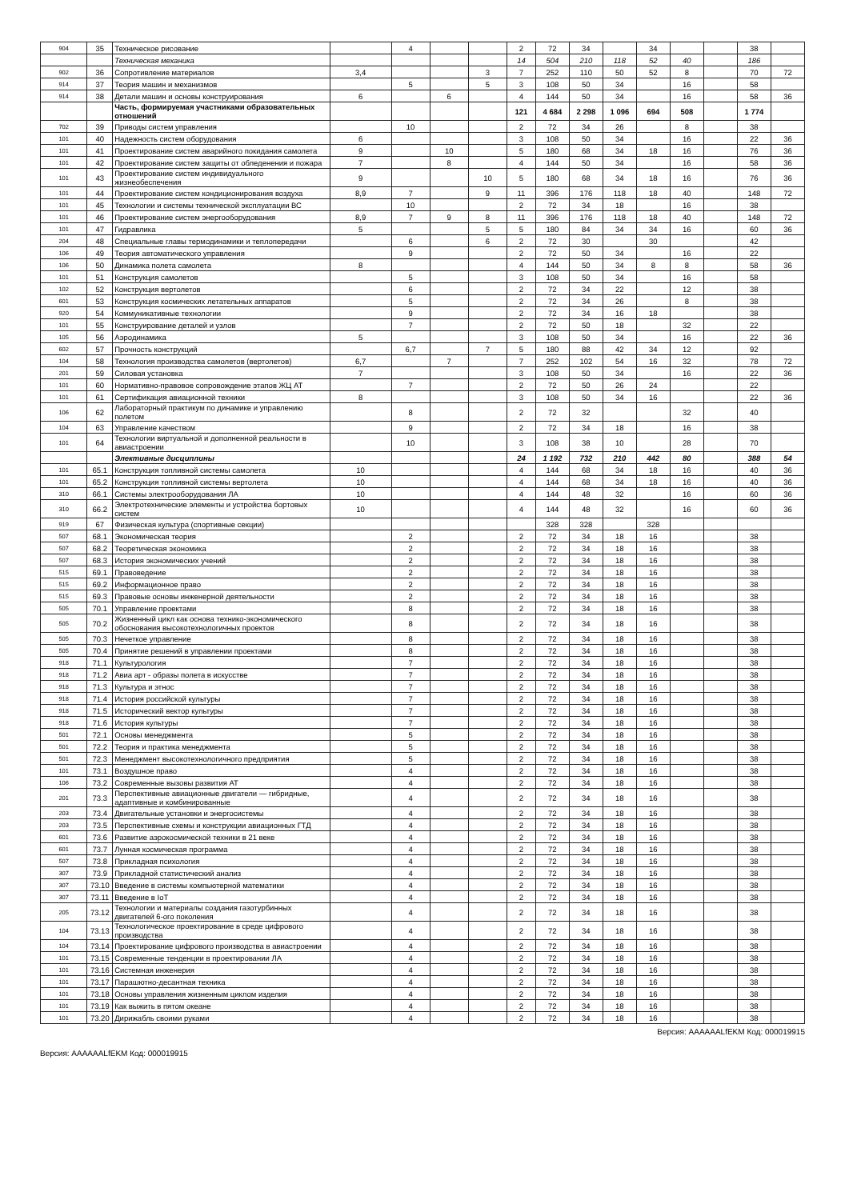| 904 | 35 | Техническое рисование | | 4 | | | 2 | 72 | 34 | | 34 | | | 38 | |
| | | Техническая механика | | | | | 14 | 504 | 210 | 118 | 52 | 40 | | 186 | |
| 902 | 36 | Сопротивление материалов | 3,4 | | | 3 | 7 | 252 | 110 | 50 | 52 | 8 | | 70 | 72 |
| 914 | 37 | Теория машин и механизмов | | 5 | | 5 | 3 | 108 | 50 | 34 | | 16 | | 58 | |
| 914 | 38 | Детали машин и основы конструирования | 6 | | 6 | | 4 | 144 | 50 | 34 | | 16 | | 58 | 36 |
| | | Часть, формируемая участниками образовательных отношений | | | | | 121 | 4 684 | 2 298 | 1 096 | 694 | 508 | | 1 774 | |
| 702 | 39 | Приводы систем управления | | 10 | | | 2 | 72 | 34 | 26 | | 8 | | 38 | |
| 101 | 40 | Надежность систем оборудования | 6 | | | | 3 | 108 | 50 | 34 | | 16 | | 22 | 36 |
| 101 | 41 | Проектирование систем аварийного покидания самолета | 9 | | 10 | | 5 | 180 | 68 | 34 | 18 | 16 | | 76 | 36 |
| 101 | 42 | Проектирование систем защиты от обледенения и пожара | 7 | | 8 | | 4 | 144 | 50 | 34 | | 16 | | 58 | 36 |
| 101 | 43 | Проектирование систем индивидуального жизнеобеспечения | 9 | | | 10 | 5 | 180 | 68 | 34 | 18 | 16 | | 76 | 36 |
| 101 | 44 | Проектирование систем кондиционирования воздуха | 8,9 | 7 | | 9 | 11 | 396 | 176 | 118 | 18 | 40 | | 148 | 72 |
| 101 | 45 | Технологии и системы технической эксплуатации ВС | | 10 | | | 2 | 72 | 34 | 18 | | 16 | | 38 | |
| 101 | 46 | Проектирование систем энергооборудования | 8,9 | 7 | 9 | 8 | 11 | 396 | 176 | 118 | 18 | 40 | | 148 | 72 |
| 101 | 47 | Гидравлика | 5 | | | 5 | 5 | 180 | 84 | 34 | 34 | 16 | | 60 | 36 |
| 204 | 48 | Специальные главы термодинамики и теплопередачи | | 6 | | 6 | 2 | 72 | 30 | | 30 | | | 42 | |
| 106 | 49 | Теория автоматического управления | | 9 | | | 2 | 72 | 50 | 34 | | 16 | | 22 | |
| 106 | 50 | Динамика полета самолета | 8 | | | | 4 | 144 | 50 | 34 | 8 | 8 | | 58 | 36 |
| 101 | 51 | Конструкция самолетов | | 5 | | | 3 | 108 | 50 | 34 | | 16 | | 58 | |
| 102 | 52 | Конструкция вертолетов | | 6 | | | 2 | 72 | 34 | 22 | | 12 | | 38 | |
| 601 | 53 | Конструкция космических летательных аппаратов | | 5 | | | 2 | 72 | 34 | 26 | | 8 | | 38 | |
| 920 | 54 | Коммуникативные технологии | | 9 | | | 2 | 72 | 34 | 16 | 18 | | | 38 | |
| 101 | 55 | Конструирование деталей и узлов | | 7 | | | 2 | 72 | 50 | 18 | | 32 | | 22 | |
| 105 | 56 | Аэродинамика | 5 | | | | 3 | 108 | 50 | 34 | | 16 | | 22 | 36 |
| 602 | 57 | Прочность конструкций | | 6,7 | | 7 | 5 | 180 | 88 | 42 | 34 | 12 | | 92 | |
| 104 | 58 | Технология производства самолетов (вертолетов) | 6,7 | | 7 | | 7 | 252 | 102 | 54 | 16 | 32 | | 78 | 72 |
| 201 | 59 | Силовая установка | 7 | | | | 3 | 108 | 50 | 34 | | 16 | | 22 | 36 |
| 101 | 60 | Нормативно-правовое сопровождение этапов ЖЦ АТ | | 7 | | | 2 | 72 | 50 | 26 | 24 | | | 22 | |
| 101 | 61 | Сертификация авиационной техники | 8 | | | | 3 | 108 | 50 | 34 | 16 | | | 22 | 36 |
| 106 | 62 | Лабораторный практикум по динамике и управлению полетом | | 8 | | | 2 | 72 | 32 | | | 32 | | 40 | |
| 104 | 63 | Управление качеством | | 9 | | | 2 | 72 | 34 | 18 | | 16 | | 38 | |
| 101 | 64 | Технологии виртуальной и дополненной реальности в авиастроении | | 10 | | | 3 | 108 | 38 | 10 | | 28 | | 70 | |
| | | Элективные дисциплины | | | | | 24 | 1 192 | 732 | 210 | 442 | 80 | | 388 | 54 |
| 101 | 65.1 | Конструкция топливной системы самолета | 10 | | | | 4 | 144 | 68 | 34 | 18 | 16 | | 40 | 36 |
| 101 | 65.2 | Конструкция топливной системы вертолета | 10 | | | | 4 | 144 | 68 | 34 | 18 | 16 | | 40 | 36 |
| 310 | 66.1 | Системы электрооборудования ЛА | 10 | | | | 4 | 144 | 48 | 32 | | 16 | | 60 | 36 |
| 310 | 66.2 | Электротехнические элементы и устройства бортовых систем | 10 | | | | 4 | 144 | 48 | 32 | | 16 | | 60 | 36 |
| 919 | 67 | Физическая культура (спортивные секции) | | | | | | 328 | 328 | | 328 | | | | |
| 507 | 68.1 | Экономическая теория | | 2 | | | 2 | 72 | 34 | 18 | 16 | | | 38 | |
| 507 | 68.2 | Теоретическая экономика | | 2 | | | 2 | 72 | 34 | 18 | 16 | | | 38 | |
| 507 | 68.3 | История экономических учений | | 2 | | | 2 | 72 | 34 | 18 | 16 | | | 38 | |
| 515 | 69.1 | Правоведение | | 2 | | | 2 | 72 | 34 | 18 | 16 | | | 38 | |
| 515 | 69.2 | Информационное право | | 2 | | | 2 | 72 | 34 | 18 | 16 | | | 38 | |
| 515 | 69.3 | Правовые основы инженерной деятельности | | 2 | | | 2 | 72 | 34 | 18 | 16 | | | 38 | |
| 505 | 70.1 | Управление проектами | | 8 | | | 2 | 72 | 34 | 18 | 16 | | | 38 | |
| 505 | 70.2 | Жизненный цикл как основа технико-экономического обоснования высокотехнологичных проектов | | 8 | | | 2 | 72 | 34 | 18 | 16 | | | 38 | |
| 505 | 70.3 | Нечеткое управление | | 8 | | | 2 | 72 | 34 | 18 | 16 | | | 38 | |
| 505 | 70.4 | Принятие решений в управлении проектами | | 8 | | | 2 | 72 | 34 | 18 | 16 | | | 38 | |
| 918 | 71.1 | Культурология | | 7 | | | 2 | 72 | 34 | 18 | 16 | | | 38 | |
| 918 | 71.2 | Авиа арт - образы полета в искусстве | | 7 | | | 2 | 72 | 34 | 18 | 16 | | | 38 | |
| 918 | 71.3 | Культура и этнос | | 7 | | | 2 | 72 | 34 | 18 | 16 | | | 38 | |
| 918 | 71.4 | История российской культуры | | 7 | | | 2 | 72 | 34 | 18 | 16 | | | 38 | |
| 918 | 71.5 | Исторический вектор культуры | | 7 | | | 2 | 72 | 34 | 18 | 16 | | | 38 | |
| 918 | 71.6 | История культуры | | 7 | | | 2 | 72 | 34 | 18 | 16 | | | 38 | |
| 501 | 72.1 | Основы менеджмента | | 5 | | | 2 | 72 | 34 | 18 | 16 | | | 38 | |
| 501 | 72.2 | Теория и практика менеджмента | | 5 | | | 2 | 72 | 34 | 18 | 16 | | | 38 | |
| 501 | 72.3 | Менеджмент высокотехнологичного предприятия | | 5 | | | 2 | 72 | 34 | 18 | 16 | | | 38 | |
| 101 | 73.1 | Воздушное право | | 4 | | | 2 | 72 | 34 | 18 | 16 | | | 38 | |
| 106 | 73.2 | Современные вызовы развития АТ | | 4 | | | 2 | 72 | 34 | 18 | 16 | | | 38 | |
| 201 | 73.3 | Перспективные авиационные двигатели — гибридные, адаптивные и комбинированные | | 4 | | | 2 | 72 | 34 | 18 | 16 | | | 38 | |
| 203 | 73.4 | Двигательные установки и энергосистемы | | 4 | | | 2 | 72 | 34 | 18 | 16 | | | 38 | |
| 203 | 73.5 | Перспективные схемы и конструкции авиационных ГТД | | 4 | | | 2 | 72 | 34 | 18 | 16 | | | 38 | |
| 601 | 73.6 | Развитие аэрокосмической техники в 21 веке | | 4 | | | 2 | 72 | 34 | 18 | 16 | | | 38 | |
| 601 | 73.7 | Лунная космическая программа | | 4 | | | 2 | 72 | 34 | 18 | 16 | | | 38 | |
| 507 | 73.8 | Прикладная психология | | 4 | | | 2 | 72 | 34 | 18 | 16 | | | 38 | |
| 307 | 73.9 | Прикладной статистический анализ | | 4 | | | 2 | 72 | 34 | 18 | 16 | | | 38 | |
| 307 | 73.10 | Введение в системы компьютерной математики | | 4 | | | 2 | 72 | 34 | 18 | 16 | | | 38 | |
| 307 | 73.11 | Введение в IoT | | 4 | | | 2 | 72 | 34 | 18 | 16 | | | 38 | |
| 205 | 73.12 | Технологии и материалы создания газотурбинных двигателей 6-ого поколения | | 4 | | | 2 | 72 | 34 | 18 | 16 | | | 38 | |
| 104 | 73.13 | Технологическое проектирование в среде цифрового производства | | 4 | | | 2 | 72 | 34 | 18 | 16 | | | 38 | |
| 104 | 73.14 | Проектирование цифрового производства в авиастроении | | 4 | | | 2 | 72 | 34 | 18 | 16 | | | 38 | |
| 101 | 73.15 | Современные тенденции в проектировании ЛА | | 4 | | | 2 | 72 | 34 | 18 | 16 | | | 38 | |
| 101 | 73.16 | Системная инженерия | | 4 | | | 2 | 72 | 34 | 18 | 16 | | | 38 | |
| 101 | 73.17 | Парашютно-десантная техника | | 4 | | | 2 | 72 | 34 | 18 | 16 | | | 38 | |
| 101 | 73.18 | Основы управления жизненным циклом изделия | | 4 | | | 2 | 72 | 34 | 18 | 16 | | | 38 | |
| 101 | 73.19 | Как выжить в пятом океане | | 4 | | | 2 | 72 | 34 | 18 | 16 | | | 38 | |
| 101 | 73.20 | Дирижабль своими руками | | 4 | | | 2 | 72 | 34 | 18 | 16 | | | 38 | |
Версия: AAAAAALfEKM Код: 000019915
Версия: AAAAAALfEKM Код: 000019915